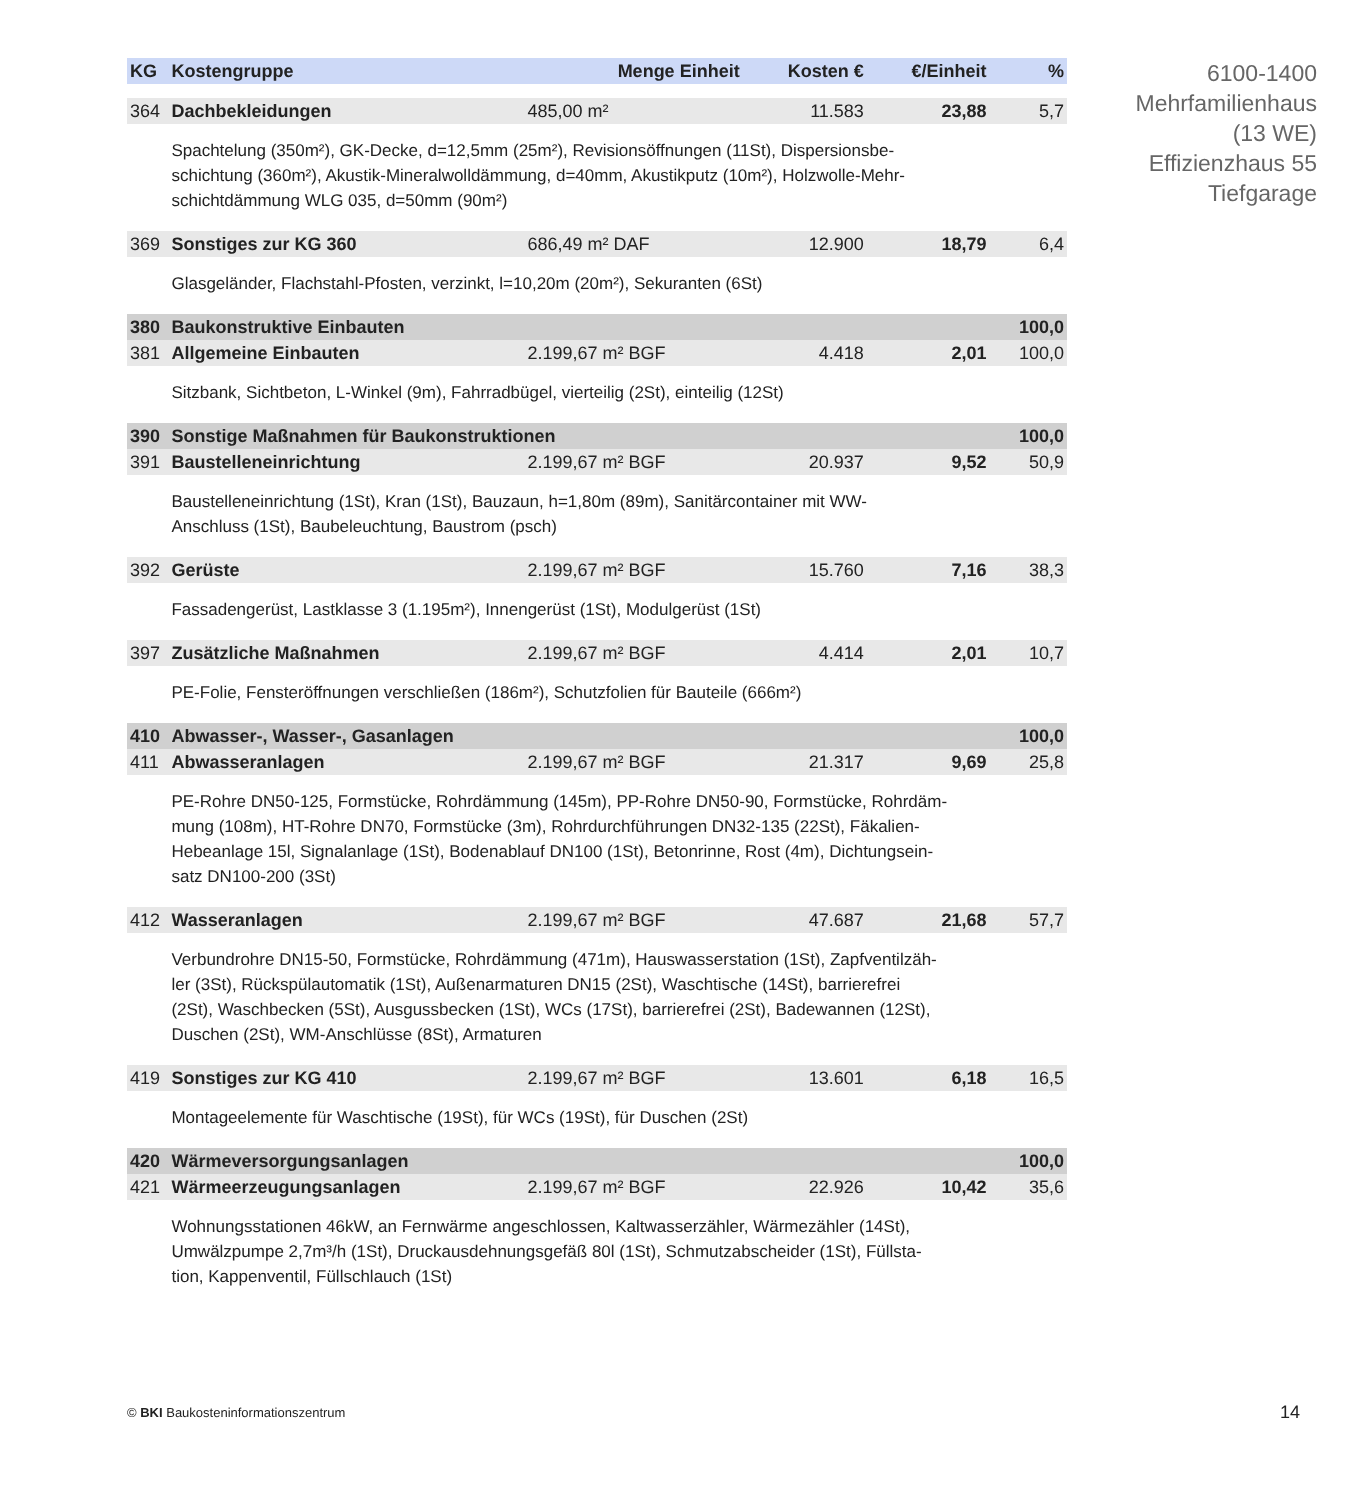| KG | Kostengruppe | Menge Einheit | Kosten € | €/Einheit | % |
| --- | --- | --- | --- | --- | --- |
| 364 | Dachbekleidungen | 485,00 m² | 11.583 | 23,88 | 5,7 |
| | Spachtelung (350m²), GK-Decke, d=12,5mm (25m²), Revisionsöffnungen (11St), Dispersionsbe- schichtung (360m²), Akustik-Mineralwolldämmung, d=40mm, Akustikputz (10m²), Holzwolle-Mehr- schichtdämmung WLG 035, d=50mm (90m²) | | | | |
| 369 | Sonstiges zur KG 360 | 686,49 m² DAF | 12.900 | 18,79 | 6,4 |
| | Glasgeländer, Flachstahl-Pfosten, verzinkt, l=10,20m (20m²), Sekuranten (6St) | | | | |
| 380 | Baukonstruktive Einbauten | | | | 100,0 |
| 381 | Allgemeine Einbauten | 2.199,67 m² BGF | 4.418 | 2,01 | 100,0 |
| | Sitzbank, Sichtbeton, L-Winkel (9m), Fahrradbügel, vierteilig (2St), einteilig (12St) | | | | |
| 390 | Sonstige Maßnahmen für Baukonstruktionen | | | | 100,0 |
| 391 | Baustelleneinrichtung | 2.199,67 m² BGF | 20.937 | 9,52 | 50,9 |
| | Baustelleneinrichtung (1St), Kran (1St), Bauzaun, h=1,80m (89m), Sanitärcontainer mit WW- Anschluss (1St), Baubeleuchtung, Baustrom (psch) | | | | |
| 392 | Gerüste | 2.199,67 m² BGF | 15.760 | 7,16 | 38,3 |
| | Fassadengerüst, Lastklasse 3 (1.195m²), Innengerüst (1St), Modulgerüst (1St) | | | | |
| 397 | Zusätzliche Maßnahmen | 2.199,67 m² BGF | 4.414 | 2,01 | 10,7 |
| | PE-Folie, Fensteröffnungen verschließen (186m²), Schutzfolien für Bauteile (666m²) | | | | |
| 410 | Abwasser-, Wasser-, Gasanlagen | | | | 100,0 |
| 411 | Abwasseranlagen | 2.199,67 m² BGF | 21.317 | 9,69 | 25,8 |
| | PE-Rohre DN50-125, Formstücke, Rohrdämmung (145m), PP-Rohre DN50-90, Formstücke, Rohrdäm- mung (108m), HT-Rohre DN70, Formstücke (3m), Rohrdurchführungen DN32-135 (22St), Fäkalien- Hebeanlage 15l, Signalanlage (1St), Bodenablauf DN100 (1St), Betonrinne, Rost (4m), Dichtungsein- satz DN100-200 (3St) | | | | |
| 412 | Wasseranlagen | 2.199,67 m² BGF | 47.687 | 21,68 | 57,7 |
| | Verbundrohre DN15-50, Formstücke, Rohrdämmung (471m), Hauswasserstation (1St), Zapfventilzäh- ler (3St), Rückspülautomatik (1St), Außenarmaturen DN15 (2St), Waschtische (14St), barrierefrei (2St), Waschbecken (5St), Ausgussbecken (1St), WCs (17St), barrierefrei (2St), Badewannen (12St), Duschen (2St), WM-Anschlüsse (8St), Armaturen | | | | |
| 419 | Sonstiges zur KG 410 | 2.199,67 m² BGF | 13.601 | 6,18 | 16,5 |
| | Montageelemente für Waschtische (19St), für WCs (19St), für Duschen (2St) | | | | |
| 420 | Wärmeversorgungsanlagen | | | | 100,0 |
| 421 | Wärmeerzeugungsanlagen | 2.199,67 m² BGF | 22.926 | 10,42 | 35,6 |
| | Wohnungsstationen 46kW, an Fernwärme angeschlossen, Kaltwasserzähler, Wärmezähler (14St), Umwälzpumpe 2,7m³/h (1St), Druckausdehnungsgefäß 80l (1St), Schmutzabscheider (1St), Füllsta- tion, Kappenventil, Füllschlauch (1St) | | | | |
6100-1400
Mehrfamilienhaus
(13 WE)
Effizienzhaus 55
Tiefgarage
© BKI Baukosteninformationszentrum
14